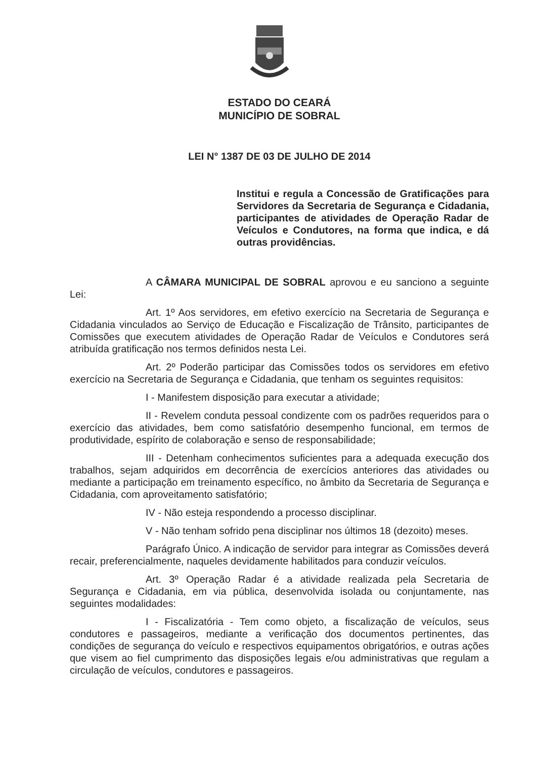ESTADO DO CEARÁ
MUNICÍPIO DE SOBRAL
LEI N° 1387 DE 03 DE JULHO DE 2014
Institui e regula a Concessão de Gratificações para Servidores da Secretaria de Segurança e Cidadania, participantes de atividades de Operação Radar de Veículos e Condutores, na forma que indica, e dá outras providências.
A CÂMARA MUNICIPAL DE SOBRAL aprovou e eu sanciono a seguinte Lei:
Art. 1º Aos servidores, em efetivo exercício na Secretaria de Segurança e Cidadania vinculados ao Serviço de Educação e Fiscalização de Trânsito, participantes de Comissões que executem atividades de Operação Radar de Veículos e Condutores será atribuída gratificação nos termos definidos nesta Lei.
Art. 2º Poderão participar das Comissões todos os servidores em efetivo exercício na Secretaria de Segurança e Cidadania, que tenham os seguintes requisitos:
I - Manifestem disposição para executar a atividade;
II - Revelem conduta pessoal condizente com os padrões requeridos para o exercício das atividades, bem como satisfatório desempenho funcional, em termos de produtividade, espírito de colaboração e senso de responsabilidade;
III - Detenham conhecimentos suficientes para a adequada execução dos trabalhos, sejam adquiridos em decorrência de exercícios anteriores das atividades ou mediante a participação em treinamento específico, no âmbito da Secretaria de Segurança e Cidadania, com aproveitamento satisfatório;
IV - Não esteja respondendo a processo disciplinar.
V - Não tenham sofrido pena disciplinar nos últimos 18 (dezoito) meses.
Parágrafo Único. A indicação de servidor para integrar as Comissões deverá recair, preferencialmente, naqueles devidamente habilitados para conduzir veículos.
Art. 3º Operação Radar é a atividade realizada pela Secretaria de Segurança e Cidadania, em via pública, desenvolvida isolada ou conjuntamente, nas seguintes modalidades:
I - Fiscalizatória - Tem como objeto, a fiscalização de veículos, seus condutores e passageiros, mediante a verificação dos documentos pertinentes, das condições de segurança do veículo e respectivos equipamentos obrigatórios, e outras ações que visem ao fiel cumprimento das disposições legais e/ou administrativas que regulam a circulação de veículos, condutores e passageiros.